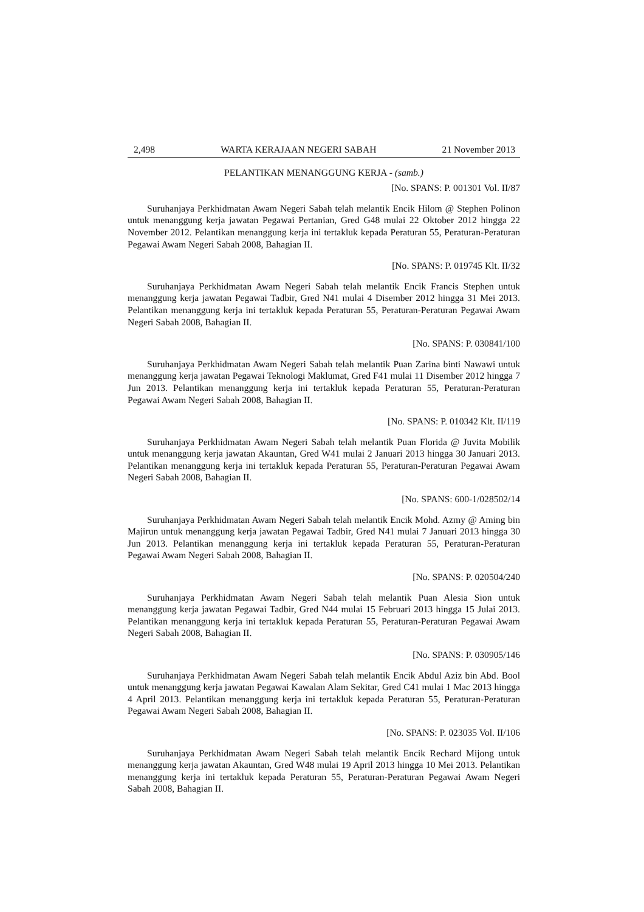2,498 WARTA KERAJAAN NEGERI SABAH 21 November 2013
PELANTIKAN MENANGGUNG KERJA - (samb.)
[No. SPANS: P. 001301 Vol. II/87
Suruhanjaya Perkhidmatan Awam Negeri Sabah telah melantik Encik Hilom @ Stephen Polinon untuk menanggung kerja jawatan Pegawai Pertanian, Gred G48 mulai 22 Oktober 2012 hingga 22 November 2012. Pelantikan menanggung kerja ini tertakluk kepada Peraturan 55, Peraturan-Peraturan Pegawai Awam Negeri Sabah 2008, Bahagian II.
[No. SPANS: P. 019745 Klt. II/32
Suruhanjaya Perkhidmatan Awam Negeri Sabah telah melantik Encik Francis Stephen untuk menanggung kerja jawatan Pegawai Tadbir, Gred N41 mulai 4 Disember 2012 hingga 31 Mei 2013. Pelantikan menanggung kerja ini tertakluk kepada Peraturan 55, Peraturan-Peraturan Pegawai Awam Negeri Sabah 2008, Bahagian II.
[No. SPANS: P. 030841/100
Suruhanjaya Perkhidmatan Awam Negeri Sabah telah melantik Puan Zarina binti Nawawi untuk menanggung kerja jawatan Pegawai Teknologi Maklumat, Gred F41 mulai 11 Disember 2012 hingga 7 Jun 2013. Pelantikan menanggung kerja ini tertakluk kepada Peraturan 55, Peraturan-Peraturan Pegawai Awam Negeri Sabah 2008, Bahagian II.
[No. SPANS: P. 010342 Klt. II/119
Suruhanjaya Perkhidmatan Awam Negeri Sabah telah melantik Puan Florida @ Juvita Mobilik untuk menanggung kerja jawatan Akauntan, Gred W41 mulai 2 Januari 2013 hingga 30 Januari 2013. Pelantikan menanggung kerja ini tertakluk kepada Peraturan 55, Peraturan-Peraturan Pegawai Awam Negeri Sabah 2008, Bahagian II.
[No. SPANS: 600-1/028502/14
Suruhanjaya Perkhidmatan Awam Negeri Sabah telah melantik Encik Mohd. Azmy @ Aming bin Majirun untuk menanggung kerja jawatan Pegawai Tadbir, Gred N41 mulai 7 Januari 2013 hingga 30 Jun 2013. Pelantikan menanggung kerja ini tertakluk kepada Peraturan 55, Peraturan-Peraturan Pegawai Awam Negeri Sabah 2008, Bahagian II.
[No. SPANS: P. 020504/240
Suruhanjaya Perkhidmatan Awam Negeri Sabah telah melantik Puan Alesia Sion untuk menanggung kerja jawatan Pegawai Tadbir, Gred N44 mulai 15 Februari 2013 hingga 15 Julai 2013. Pelantikan menanggung kerja ini tertakluk kepada Peraturan 55, Peraturan-Peraturan Pegawai Awam Negeri Sabah 2008, Bahagian II.
[No. SPANS: P. 030905/146
Suruhanjaya Perkhidmatan Awam Negeri Sabah telah melantik Encik Abdul Aziz bin Abd. Bool untuk menanggung kerja jawatan Pegawai Kawalan Alam Sekitar, Gred C41 mulai 1 Mac 2013 hingga 4 April 2013. Pelantikan menanggung kerja ini tertakluk kepada Peraturan 55, Peraturan-Peraturan Pegawai Awam Negeri Sabah 2008, Bahagian II.
[No. SPANS: P. 023035 Vol. II/106
Suruhanjaya Perkhidmatan Awam Negeri Sabah telah melantik Encik Rechard Mijong untuk menanggung kerja jawatan Akauntan, Gred W48 mulai 19 April 2013 hingga 10 Mei 2013. Pelantikan menanggung kerja ini tertakluk kepada Peraturan 55, Peraturan-Peraturan Pegawai Awam Negeri Sabah 2008, Bahagian II.